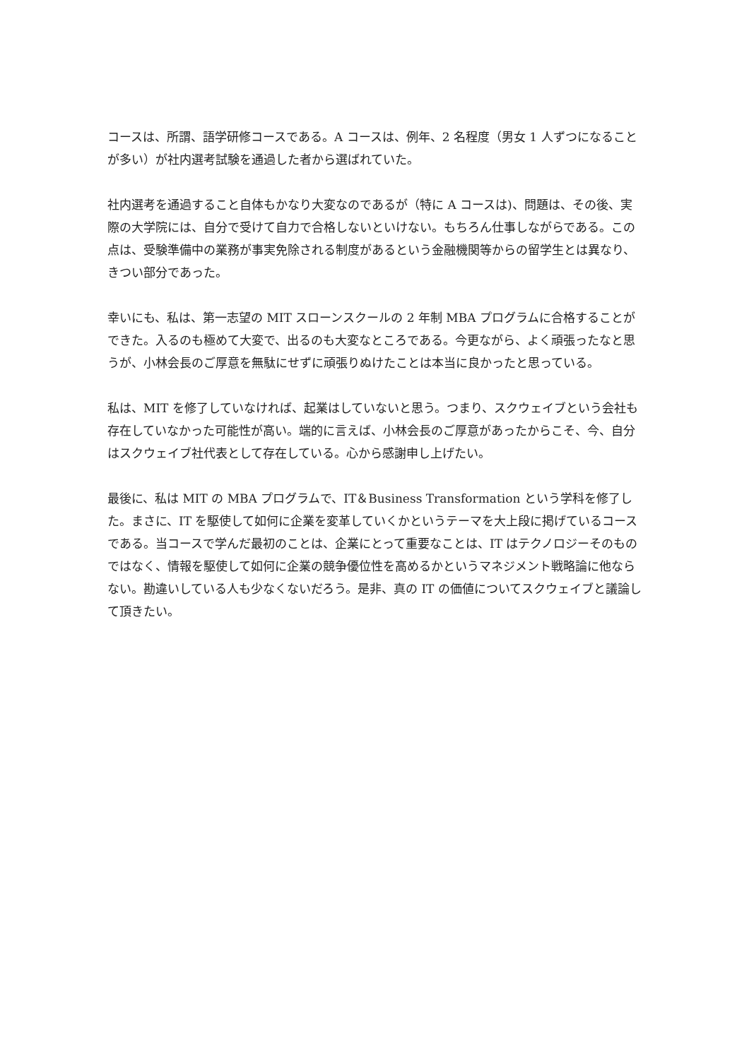コースは、所謂、語学研修コースである。A コースは、例年、2 名程度（男女 1 人ずつになることが多い）が社内選考試験を通過した者から選ばれていた。
社内選考を通過すること自体もかなり大変なのであるが（特に A コースは)、問題は、その後、実際の大学院には、自分で受けて自力で合格しないといけない。もちろん仕事しながらである。この点は、受験準備中の業務が事実免除される制度があるという金融機関等からの留学生とは異なり、きつい部分であった。
幸いにも、私は、第一志望の MIT スローンスクールの 2 年制 MBA プログラムに合格することができた。入るのも極めて大変で、出るのも大変なところである。今更ながら、よく頑張ったなと思うが、小林会長のご厚意を無駄にせずに頑張りぬけたことは本当に良かったと思っている。
私は、MIT を修了していなければ、起業はしていないと思う。つまり、スクウェイブという会社も存在していなかった可能性が高い。端的に言えば、小林会長のご厚意があったからこそ、今、自分はスクウェイブ社代表として存在している。心から感謝申し上げたい。
最後に、私は MIT の MBA プログラムで、IT＆Business Transformation という学科を修了した。まさに、IT を駆使して如何に企業を変革していくかというテーマを大上段に掲げているコースである。当コースで学んだ最初のことは、企業にとって重要なことは、IT はテクノロジーそのものではなく、情報を駆使して如何に企業の競争優位性を高めるかというマネジメント戦略論に他ならない。勘違いしている人も少なくないだろう。是非、真の IT の価値についてスクウェイブと議論して頂きたい。